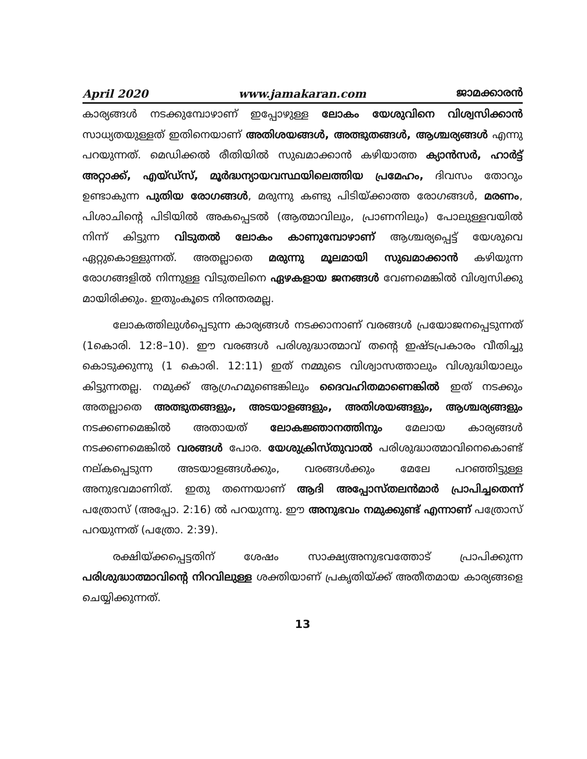April 2020 www.jamakaran.com ജാമക്കാരൻ
കാര്യങ്ങൾ നടക്കുമ്പോഴാണ് ഇപ്പോഴുള്ള ലോകം യേശുവിനെ വിശ്വസിക്കാൻ സാധ്യതയുള്ളത് ഇതിനെയാണ് അതിശയങ്ങൾ, അത്ഭുതങ്ങൾ, ആശ്ചര്യങ്ങൾ എന്നു പറയുന്നത്. മെഡിക്കൽ രീതിയിൽ സുഖമാക്കാൻ കഴിയാത്ത ക്യാൻസർ, ഹാർട്ട് അറ്റാക്ക്, എയ്ഡ്സ്, മൂർദ്ധന്യായവസ്ഥയിലെത്തിയ പ്രമേഹം, ദിവസം തോറും ഉണ്ടാകുന്ന പുതിയ രോഗങ്ങൾ, മരുന്നു കണ്ടു പിടിയ്ക്കാത്ത രോഗങ്ങൾ, മരണം, പിശാചിന്റെ പിടിയിൽ അകപ്പെടൽ (ആത്മാവിലും, പ്രാണനിലും) പോലുള്ളവയിൽ നിന്ന് കിട്ടുന്ന വിടുതൽ ലോകം കാണുമ്പോഴാണ് ആശ്ചര്യപ്പെട്ട് യേശുവെ ഏറ്റുകൊള്ളുന്നത്. അതല്ലാതെ മരുന്നു മൂലമായി സുഖമാക്കാൻ കഴിയുന്ന രോഗങ്ങളിൽ നിന്നുള്ള വിടുതലിനെ ഏഴകളായ ജനങ്ങൾ വേണമെങ്കിൽ വിശ്വസിക്കു മായിരിക്കും. ഇതുംകൂടെ നിരന്തരമല്ല.
ലോകത്തിലുൾപ്പെടുന്ന കാര്യങ്ങൾ നടക്കാനാണ് വരങ്ങൾ പ്രയോജനപ്പെടുന്നത് (1കൊരി. 12:8–10). ഈ വരങ്ങൾ പരിശുദ്ധാത്മാവ് തന്റെ ഇഷ്ടപ്രകാരം വീതിച്ചു കൊടുക്കുന്നു (1 കൊരി. 12:11) ഇത് നമ്മുടെ വിശ്വാസത്താലും വിശുദ്ധിയാലും കിട്ടുന്നതല്ല. നമുക്ക് ആഗ്രഹമുണ്ടെങ്കിലും ദൈവഹിതമാണെങ്കിൽ ഇത് നടക്കും അതല്ലാതെ അത്ഭുതങ്ങളും, അടയാളങ്ങളും, അതിശയങ്ങളും, ആശ്ചര്യങ്ങളും നടക്കണമെങ്കിൽ അതായത് ലോകജ്ഞാനത്തിനും മേലായ കാര്യങ്ങൾ നടക്കണമെങ്കിൽ വരങ്ങൾ പോര. യേശുക്രിസ്തുവാൽ പരിശുദ്ധാത്മാവിനെകൊണ്ട് നല്കപ്പെടുന്ന അടയാളങ്ങൾക്കും, വരങ്ങൾക്കും മേലേ പറഞ്ഞിട്ടുള്ള അനുഭവമാണിത്. ഇതു തന്നെയാണ് ആദി അപ്പോസ്തലൻമാർ പ്രാപിച്ചതെന്ന് പത്രോസ് (അപ്പോ. 2:16) ൽ പറയുന്നു. ഈ അനുഭവം നമുക്കുണ്ട് എന്നാണ് പത്രോസ് പറയുന്നത് (പത്രോ. 2:39).
രക്ഷിയ്ക്കപ്പെട്ടതിന് ശേഷം സാക്ഷ്യഅനുഭവത്തോട് പ്രാപിക്കുന്ന പരിശുദ്ധാത്മാവിന്റെ നിറവിലുള്ള ശക്തിയാണ് പ്രകൃതിയ്ക്ക് അതീതമായ കാര്യങ്ങളെ ചെയ്യിക്കുന്നത്.
13